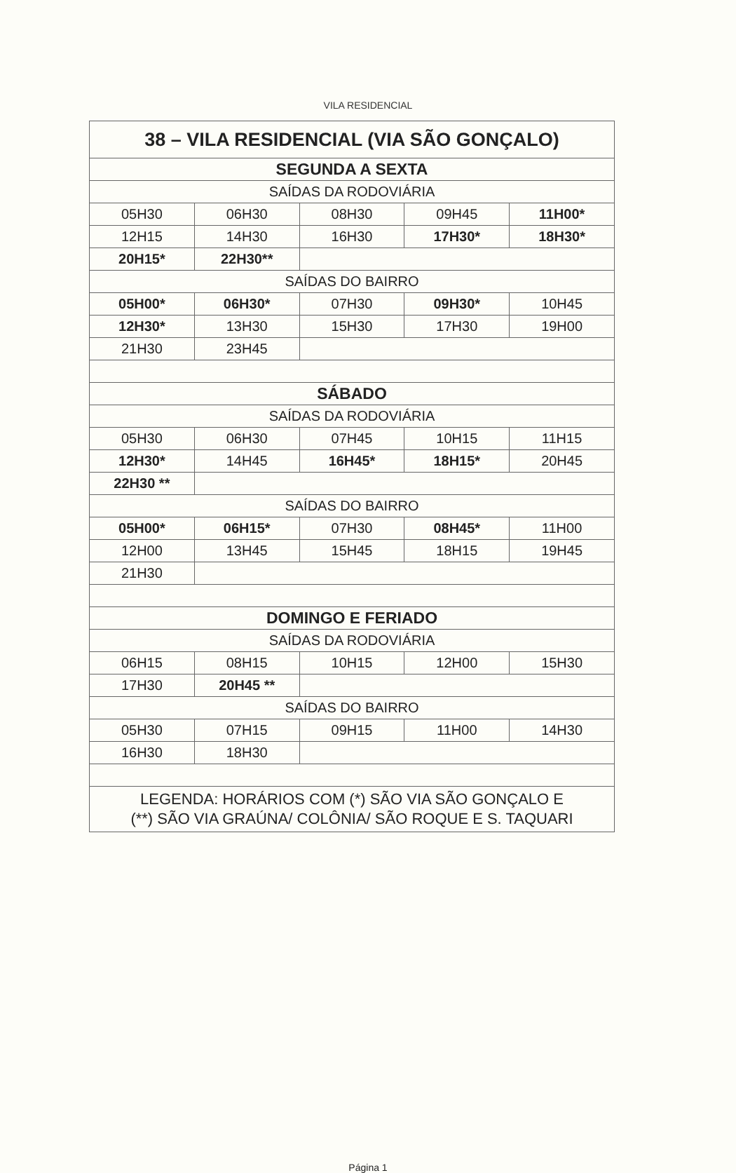VILA RESIDENCIAL
| 38 – VILA RESIDENCIAL (VIA SÃO GONÇALO) | | | | |
| SEGUNDA A SEXTA | | | | |
| SAÍDAS DA RODOVIÁRIA | | | | |
| 05H30 | 06H30 | 08H30 | 09H45 | 11H00* |
| 12H15 | 14H30 | 16H30 | 17H30* | 18H30* |
| 20H15* | 22H30** | | | |
| SAÍDAS DO BAIRRO | | | | |
| 05H00* | 06H30* | 07H30 | 09H30* | 10H45 |
| 12H30* | 13H30 | 15H30 | 17H30 | 19H00 |
| 21H30 | 23H45 | | | |
| SÁBADO | | | | |
| SAÍDAS DA RODOVIÁRIA | | | | |
| 05H30 | 06H30 | 07H45 | 10H15 | 11H15 |
| 12H30* | 14H45 | 16H45* | 18H15* | 20H45 |
| 22H30 ** | | | | |
| SAÍDAS DO BAIRRO | | | | |
| 05H00* | 06H15* | 07H30 | 08H45* | 11H00 |
| 12H00 | 13H45 | 15H45 | 18H15 | 19H45 |
| 21H30 | | | | |
| DOMINGO E FERIADO | | | | |
| SAÍDAS DA RODOVIÁRIA | | | | |
| 06H15 | 08H15 | 10H15 | 12H00 | 15H30 |
| 17H30 | 20H45 ** | | | |
| SAÍDAS DO BAIRRO | | | | |
| 05H30 | 07H15 | 09H15 | 11H00 | 14H30 |
| 16H30 | 18H30 | | | |
| LEGENDA: HORÁRIOS COM (*) SÃO VIA SÃO GONÇALO E (**) SÃO VIA GRAÚNA/ COLÔNIA/ SÃO ROQUE E S. TAQUARI | | | | |
Página 1